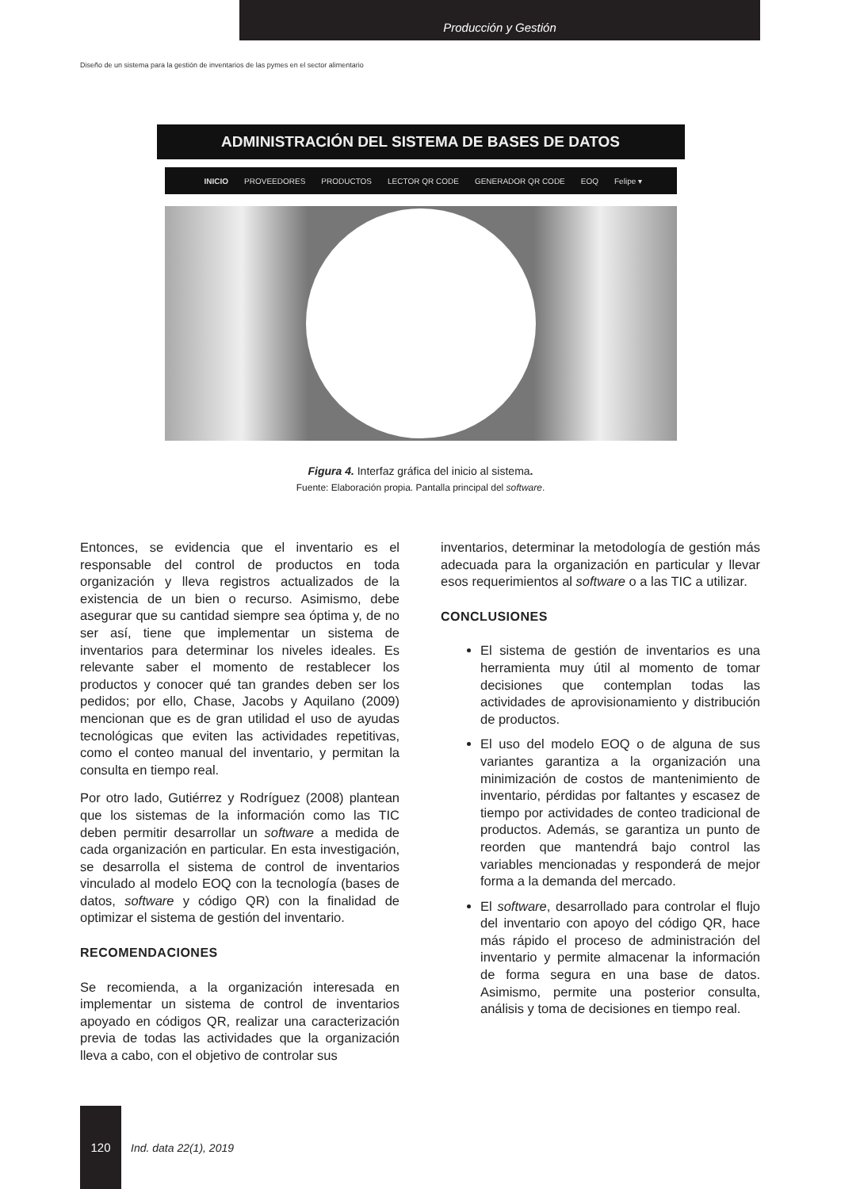Producción y Gestión
Diseño de un sistema para la gestión de inventarios de las pymes en el sector alimentario
ADMINISTRACIÓN DEL SISTEMA DE BASES DE DATOS
INICIO PROVEEDORES PRODUCTOS LECTOR QR CODE GENERADOR QR CODE EOQ Felipe ▾
Figura 4. Interfaz gráfica del inicio al sistema.
Fuente: Elaboración propia. Pantalla principal del software.
Entonces, se evidencia que el inventario es el responsable del control de productos en toda organización y lleva registros actualizados de la existencia de un bien o recurso. Asimismo, debe asegurar que su cantidad siempre sea óptima y, de no ser así, tiene que implementar un sistema de inventarios para determinar los niveles ideales. Es relevante saber el momento de restablecer los productos y conocer qué tan grandes deben ser los pedidos; por ello, Chase, Jacobs y Aquilano (2009) mencionan que es de gran utilidad el uso de ayudas tecnológicas que eviten las actividades repetitivas, como el conteo manual del inventario, y permitan la consulta en tiempo real.
Por otro lado, Gutiérrez y Rodríguez (2008) plantean que los sistemas de la información como las TIC deben permitir desarrollar un software a medida de cada organización en particular. En esta investigación, se desarrolla el sistema de control de inventarios vinculado al modelo EOQ con la tecnología (bases de datos, software y código QR) con la finalidad de optimizar el sistema de gestión del inventario.
RECOMENDACIONES
Se recomienda, a la organización interesada en implementar un sistema de control de inventarios apoyado en códigos QR, realizar una caracterización previa de todas las actividades que la organización lleva a cabo, con el objetivo de controlar sus
inventarios, determinar la metodología de gestión más adecuada para la organización en particular y llevar esos requerimientos al software o a las TIC a utilizar.
CONCLUSIONES
El sistema de gestión de inventarios es una herramienta muy útil al momento de tomar decisiones que contemplan todas las actividades de aprovisionamiento y distribución de productos.
El uso del modelo EOQ o de alguna de sus variantes garantiza a la organización una minimización de costos de mantenimiento de inventario, pérdidas por faltantes y escasez de tiempo por actividades de conteo tradicional de productos. Además, se garantiza un punto de reorden que mantendrá bajo control las variables mencionadas y responderá de mejor forma a la demanda del mercado.
El software, desarrollado para controlar el flujo del inventario con apoyo del código QR, hace más rápido el proceso de administración del inventario y permite almacenar la información de forma segura en una base de datos. Asimismo, permite una posterior consulta, análisis y toma de decisiones en tiempo real.
120
Ind. data 22(1), 2019